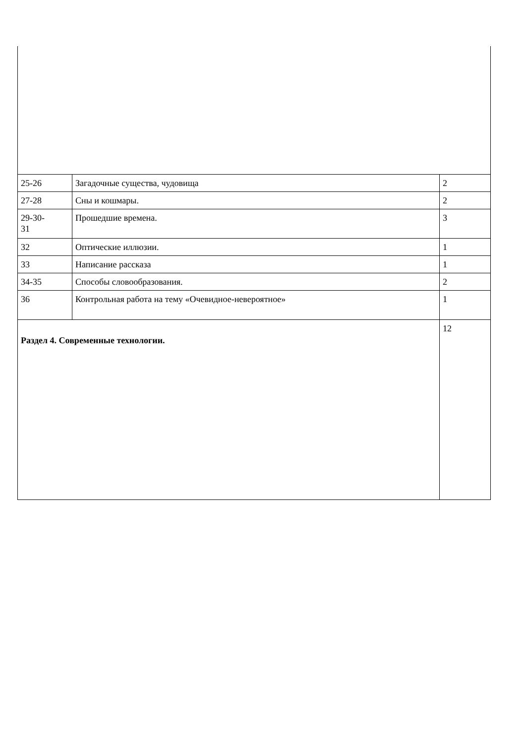| 25-26 | Загадочные существа, чудовища | 2 |
| 27-28 | Сны и кошмары. | 2 |
| 29-30- 31 | Прошедшие времена. | 3 |
| 32 | Оптические иллюзии. | 1 |
| 33 | Написание рассказа | 1 |
| 34-35 | Способы словообразования. | 2 |
| 36 | Контрольная работа на тему «Очевидное-невероятное» | 1 |
| Раздел 4. Современные технологии. | | 12 |